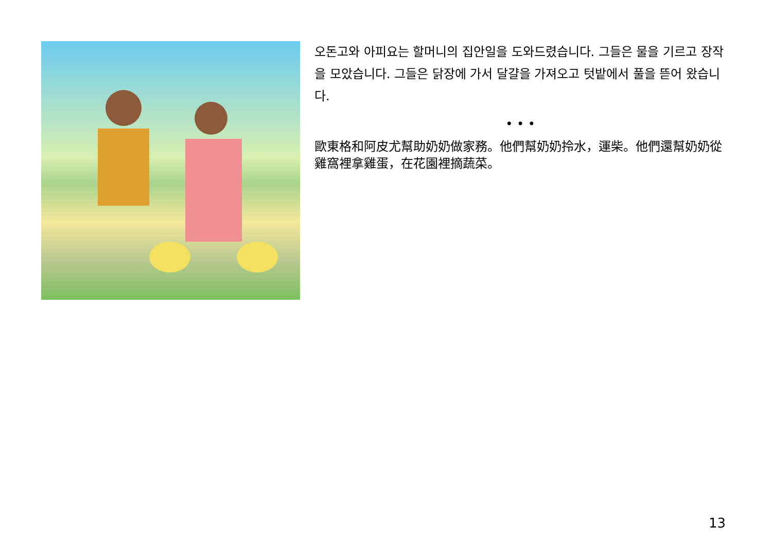오돈고와 아피요는 할머니의 집안일을 도와드렸습니다. 그들은 물을 기르고 장작을 모았습니다. 그들은 닭장에 가서 달걀을 가져오고 텃밭에서 풀을 뜯어 왔습니다.
• • •
歐東格和阿皮尤幫助奶奶做家務。他們幫奶奶拎水，運柴。他們還幫奶奶從雞窩裡拿雞蛋，在花園裡摘蔬菜。
13